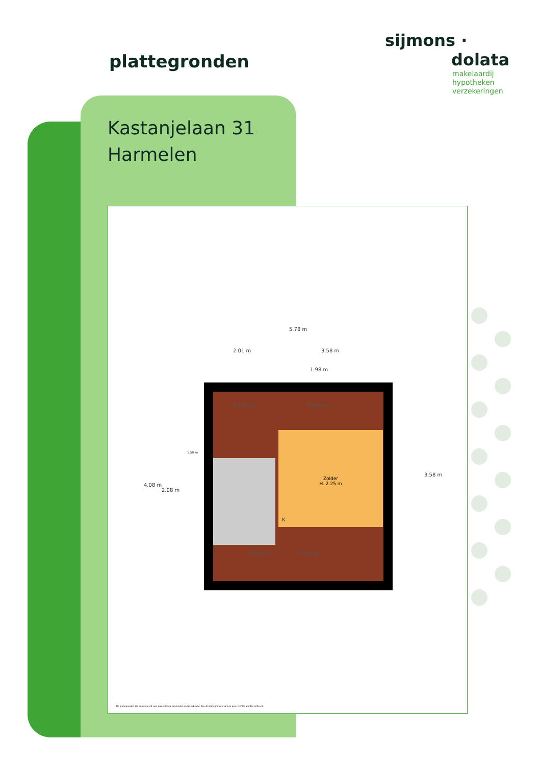plattegronden
Kastanjelaan 31
Harmelen
sijmons ·
dolata
makelaardij
hypotheken
verzekeringen
5.78 m
2.01 m 3.58 m
1.98 m
4.08 m
2.08 m
3.58 m
1.50 m
Berging Berging
Zolder
H. 2.25 m
K
Berging Berging
De plattegronden zijn gegenereerd voor promotionele doeleinden en ter indicatie. Aan de plattegronden kunnen geen rechten worden ontleend.